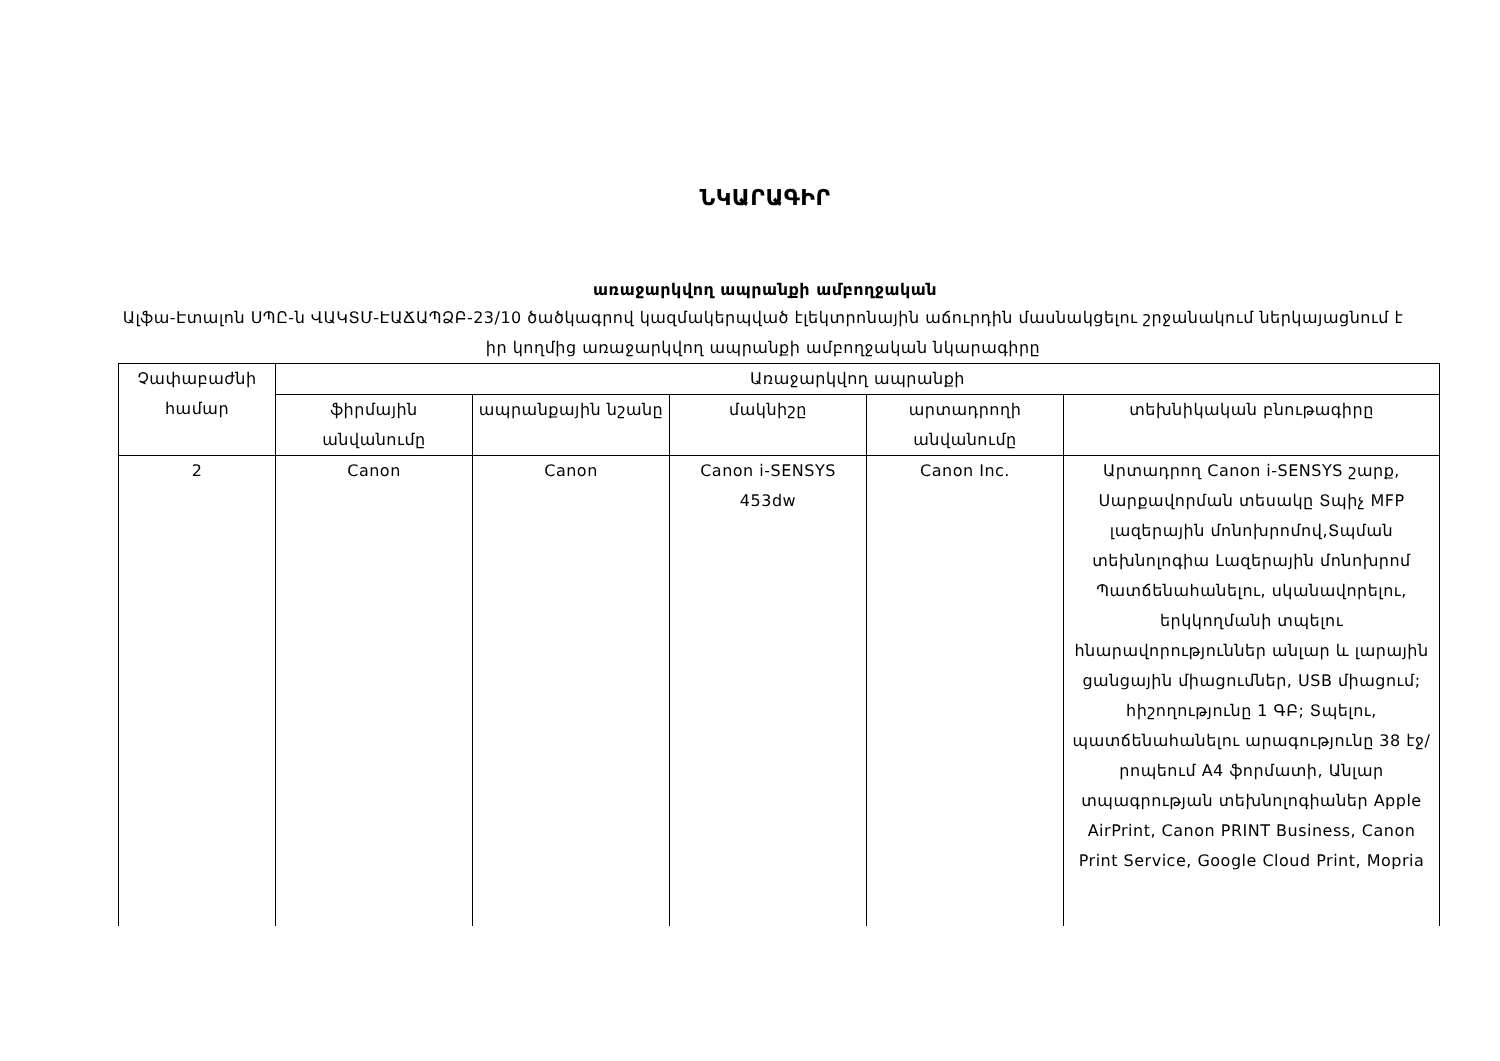ՆԿԱՐԱԳԻՐ
առաջարկվող ապրանքի ամբողջական
Ալֆա-Էտալոն ՍՊԸ-ն ՎԱԿՏՄ-ԷԱՃԱՊՁԲ-23/10 ծածկագրով կազմակերպված էլեկտրոնային աճուրդին մասնակցելու շրջանակում ներկայացնում է իր կողմից առաջարկվող ապրանքի ամբողջական նկարագիրը
| Չափաբաժնի համար | Առաջարկվող ապրանքի | | | | |
| --- | --- | --- | --- | --- | --- |
| | ֆիրմային անվանումը | ապրանքային նշանը | մակնիշը | արտադրողի անվանումը | տեխնիկական բնութագիրը |
| 2 | Canon | Canon | Canon i-SENSYS 453dw | Canon Inc. | Արտադրող Canon i-SENSYS շարք, Սարքավորման տեսակը Տպիչ MFP լազերային մոնոխրոմով,Տպման տեխնոլոգիա Լազերային մոնոխրոմ Պատճենահանելու, սկանավորելու, երկկողմանի տպելու հնարավորություններ անլար և լարային ցանցային միացումներ, USB միացում; հիշողությունը 1 ԳԲ; Տպելու, պատճենահանելու արագությունը 38 էջ/րոպեում A4 ֆորմատի, Անլար տպագրության տեխնոլոգիաներ Apple AirPrint, Canon PRINT Business, Canon Print Service, Google Cloud Print, Mopria |